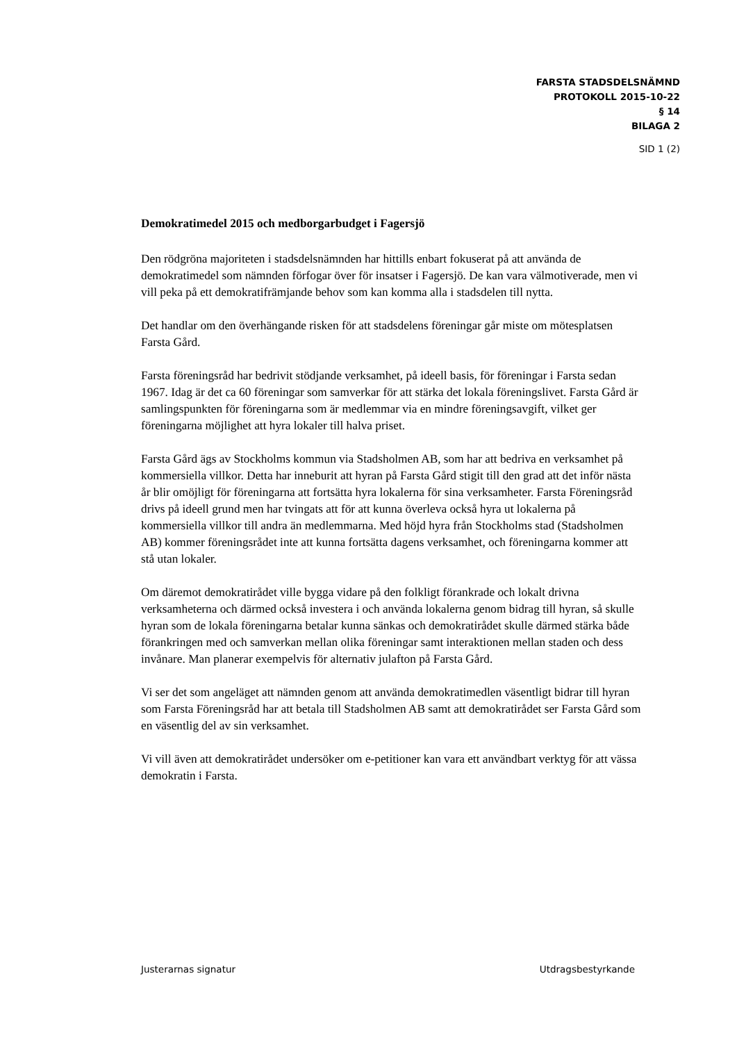FARSTA STADSDELSNÄMND
PROTOKOLL 2015-10-22
§ 14
BILAGA 2
SID 1 (2)
Demokratimedel 2015 och medborgarbudget i Fagersjö
Den rödgröna majoriteten i stadsdelsnämnden har hittills enbart fokuserat på att använda de demokratimedel som nämnden förfogar över för insatser i Fagersjö. De kan vara välmotiverade, men vi vill peka på ett demokratifrämjande behov som kan komma alla i stadsdelen till nytta.
Det handlar om den överhängande risken för att stadsdelens föreningar går miste om mötesplatsen Farsta Gård.
Farsta föreningsråd har bedrivit stödjande verksamhet, på ideell basis, för föreningar i Farsta sedan 1967. Idag är det ca 60 föreningar som samverkar för att stärka det lokala föreningslivet. Farsta Gård är samlingspunkten för föreningarna som är medlemmar via en mindre föreningsavgift, vilket ger föreningarna möjlighet att hyra lokaler till halva priset.
Farsta Gård ägs av Stockholms kommun via Stadsholmen AB, som har att bedriva en verksamhet på kommersiella villkor. Detta har inneburit att hyran på Farsta Gård stigit till den grad att det inför nästa år blir omöjligt för föreningarna att fortsätta hyra lokalerna för sina verksamheter. Farsta Föreningsråd drivs på ideell grund men har tvingats att för att kunna överleva också hyra ut lokalerna på kommersiella villkor till andra än medlemmarna. Med höjd hyra från Stockholms stad (Stadsholmen AB) kommer föreningsrådet inte att kunna fortsätta dagens verksamhet, och föreningarna kommer att stå utan lokaler.
Om däremot demokratirådet ville bygga vidare på den folkligt förankrade och lokalt drivna verksamheterna och därmed också investera i och använda lokalerna genom bidrag till hyran, så skulle hyran som de lokala föreningarna betalar kunna sänkas och demokratirådet skulle därmed stärka både förankringen med och samverkan mellan olika föreningar samt interaktionen mellan staden och dess invånare. Man planerar exempelvis för alternativ julafton på Farsta Gård.
Vi ser det som angeläget att nämnden genom att använda demokratimedlen väsentligt bidrar till hyran som Farsta Föreningsråd har att betala till Stadsholmen AB samt att demokratirådet ser Farsta Gård som en väsentlig del av sin verksamhet.
Vi vill även att demokratirådet undersöker om e-petitioner kan vara ett användbart verktyg för att vässa demokratin i Farsta.
Justerarnas signatur Utdragsbestyrkande